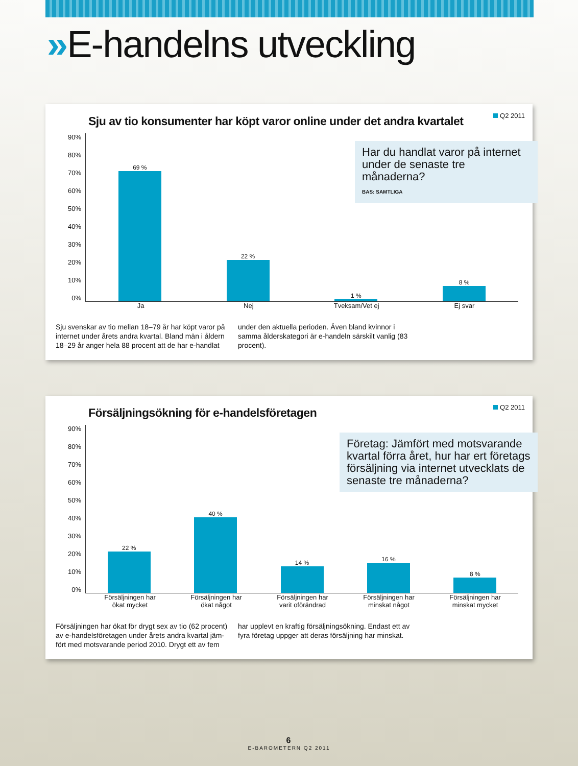»E-handelns utveckling
Q2 2011
Sju av tio konsumenter har köpt varor online under det andra kvartalet
Har du handlat varor på internet under de senaste tre månaderna?
BAS: SAMTLIGA
90%
80%
70%
60%
50%
40%
30%
20%
10%
0%
69 % 22 % 1 % 8 %
Ja Nej Tveksam/Vet ej Ej svar
Sju svenskar av tio mellan 18–79 år har köpt varor på internet under årets andra kvartal. Bland män i åldern 18–29 år anger hela 88 procent att de har e-handlat under den aktuella perioden. Även bland kvinnor i samma ålderskategori är e-handeln särskilt vanlig (83 procent).
Q2 2011
Försäljningsökning för e-handelsföretagen
Företag: Jämfört med motsvarande kvartal förra året, hur har ert företags försäljning via internet utvecklats de senaste tre månaderna?
90%
80%
70%
60%
50%
40%
30%
20%
10%
0%
22 % 40 % 14 % 16 % 8 %
Försäljningen har
ökat mycket
Försäljningen har
ökat något
Försäljningen har
varit oförändrad
Försäljningen har
minskat något
Försäljningen har
minskat mycket
Försäljningen har ökat för drygt sex av tio (62 procent) av e-handelsföretagen under årets andra kvartal jäm­fört med motsvarande period 2010. Drygt ett av fem har upplevt en kraftig försäljningsökning. Endast ett av fyra företag uppger att deras försäljning har minskat.
6
E-BAROMETERN Q2 2011